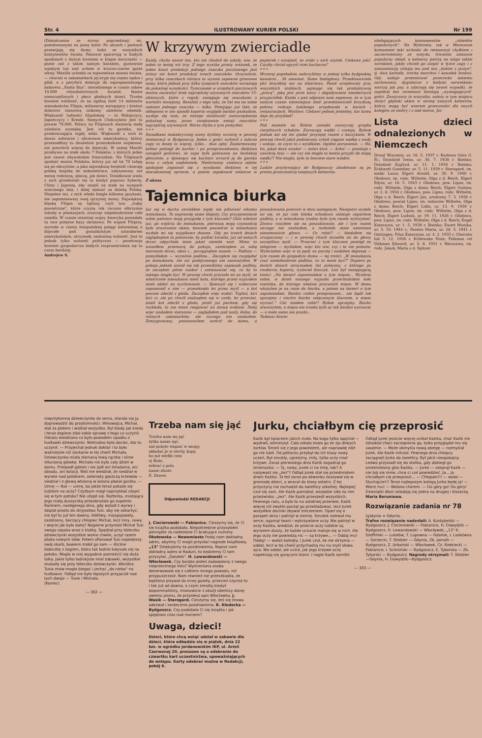Str. 4 ILUSTROWANY KURIER POLSKI Nr 199
(Dokończenie ze strony poprzedniej) mi, pomalowanymi na jasny kolor. Po ulicach i parkach przewijają się tłumy ludzi ze wszystkich kontynentów świata. Panowie spacerują w białych spodniach z dużym kwiatem w klapie marynarki — panie zaś z takim samym kwiatem, gustownie wpiętym tuż nad uchem w kruczo-czarne gęste włosy. Manilla uchodzi za najweselsze miasto świata, — chociaż w zakamarkach jej kryje się często nędza i głód, a z peryferii dolatuje do najwspanialszego kabaretu „Santa Bua", oświetlonego w czasie zabaw 10.000 różnokolorowych świateł, łkanie nieszczęśliwych i płacz głodnych dzieci. Trzeba bowiem wiedzieć, że na ogólną ilość 14 milionów mieszkańców Filipin, milionerzy europejscy i kreższi dolarowi stanowią znikomy zaledwie odsetek. Większość ludności filipińskiej — to Malajczycy, Japończycy i Kreole. Samych Chińczyków jest tu prawie 70.000. Polacy na Filipinach stanowią małą zaledwie wysepkę. Jest ich tu garstka, nie przekraczająca nigdy setki. Większość z nich to dawni żołnierze i oficerowie amerykańscy, którzy przeszedłszy tu dwuletnie przeszkolenie wojskowe, nie powrócili więcej do Ameryki. W samej Manilli przebywa na stałe około 7 Polaków, z których jeden jest nawet obywatelem francuskim. Na Filipinach spotkać można Polaków, którzy już od lat 70 tułają się po obczyźnie, a jako największą świętość chowają polską książkę do nabożeństwa, usłyszawszy zaś mowę rodzinną, płaczą, jak dzieci. Dziadkowie wielu z nich przedostali się tu kiedyś poprzez Syberię, Chiny i Japonię, aby osiąść na stałe na wyspach wiecznego lata, i dalej tęsknić za daleką Polską. Niejeden też, z nich włada biegle kilkoma językami, nie zapominawszy swej ojczystej mowy. Największą klęską Filipin są tajfuny, czyli tzw. „trąby powietrzne", które czynią rok rocznie olbrzymie szkody w plantacjach, niszcząc niejednokrotnie całe osiedla. W czasie ostatniej wojny Ameryka posiadała tu swe potężne bazy okrętowe. Po wojnie Filipiny, wyrosłe w cieniu hiszpańskiej potęgi kolonialnej a dojrzałe pod gwiaździstym sztandarem amerykańskim, otrzymały zasłużoną wolność. Jest to jednak tylko wolność polityczna — penetracja bowiem gospodarcza białych rozprzestrzenia się tu coraz bardziej.
Andrejew S.
W krzywym zwierciadle
Każdy, chyba nawet ten, kto nie chodził do szkoły, wie, że jeden to mniej niż trzy. Z tego wynika prosty wniosek, że jeden koszt produkcji jednego znaczka pocztowego jest niższy niż koszt produkcji trzech znaczków. Oczywiście, przy kilku znaczkach różnica ta wynosi zapewne groszowe sumy, które jednak przy kilku tysiącach znaczków wzrastają do pokaźnej wysokości. Tymczasem w urzędach pocztowych można zauważyć brak najczęściej używanych znaczków 15-złotowych, które z reguły zastępuje się znaczkami o wartości mniejszej. Rezultat z tego taki, że list ma na sobie zamiast jednego znaczka — kilka. Pomijając już fakt, że oblepiona w ten sposób koperta wygląda bardzo paskudnie, wydaje się nam, że istnieje możliwość zaoszczędzenia pokaźnej sumy, przez zwiększenie emisji znaczków najczęściej używanych. Warto chyba o tym pomyśleć.
* * *
Świadkami makabrycznej sceny byliśmy wczoraj w pewnej restauracji w Bydgoszczy. Jeden z gości wyłowił z talerza zupy ni mniej ni więcej, tylko... dwa zęby. Zaalarmowany kelner pobiegł do kuchni i po przeprowadzeniu śledztwa oznajmił gościowi, że zupa była gotowana na świńskiej głowiźnie, a śpieszący się kucharz wrzucił ją do garnka wraz z całym uzębieniem. Niefortunny znalazca zębów spokojnie zapoznał się z wynikami śledztwa w tej niecodziennej sprawie, a potem zapakował siekacze w papierek i oznajmił, że zrobi z nich użytek. Ciekawe jaki? Czyżby chciał ugryźć nimi kucharza?
* * *
Wczoraj popołudniu naliczyliśmy w jednej tylko bydgoskiej kawiarni... 38 niewiast. Same białogłowy. Przedstawiciela płci brzydkiej ani na lekarstwo. Panie urzędowały przy wszystkich stolikach, zajmując się tak produktywną „pracą", jaką jest picie kawy i obgadywanie nieobecnych przyjaciółek. Każda z pań odpowie nam zapewne, że w tym samym czasie niemniejsza ilość przedstawicieli brzydszej połowy rodzaju ludzkiego urzędowała w barach i restauracjach. Możliwe. Ciekawi jednak jesteśmy, kto komu daje zły przykład?
* * *
Pod mostem na Brdzie zasiada zazwyczaj grupka cierpliwych rybaków. Zarzucają wędki i czatują. Rybom jednak ani się śni zjadać przynętę razem z haczykiem. W pewnej chwili jakiś podniecony rybak ciągnie wędkę z wody i widząc, że czyni to z wysiłkiem. Ogólne poruszenie. — Ho, ho, jakaś duża sztuka! — mówi ktoś. — Acha! — potakuje z zawiścią inny — ale czy nie mogła ta bestia przyjść do mojej wędki?! Nie mogła, było to bowiem stare wiadro.
* * *
Ludzie przybywający do Bydgoszczy zbudowani są po prostu grzecznością tutejszych kelnerów.
Z ukosa
Tajemnica biurka
Już się w duchu zarzekłem nigdy nie piłnować nikomu mieszkania. To naprawdę same kłopoty. Czy przypominacie sobie państwo moją przygodę z tym kluczem? Otóż właśnie już, po wejściu do mieszkania, pierwszą moją czynnością było otworzenie okien, bowiem powietrze w mieszkaniu wydało mi się wyjątkowo duszne. Gdy po trzech dniach zaglądnąłem tu ponownie, by podlać kwiatki, już od samych drzwi odpychała mnie jakaś niemiła woń. Mimo to wszedłem przemocą do pokoju, zamknąłem za sobą starannie drzwi, okno i... pociągnąłem nosem. — Padlina — pomyślałem — wyraźnie padlina... Zacząłem się rozglądać po mieszkaniu, ale nic podejrzanego nie zauważyłem. W pokoju jednak unosił się tak przeniklimy zapaszek padliny, że zacząłem pilnie szukać i zastanawiać się, co by to takiego mogło być. W pewnej chwili przyszło mi na myśl, że właściciele mieszkania mieli kota, którego przed wyjazdem mieli oddać na wychowanie. — Śpieszyli się i widocznie zapomnieli o nim — przemknęło mi przez myśl — a kot pewnie zdechł z głodu. Zacząłem więc wołać: Tupluś, kici kici ci, ale po chwili stuknąłem się w czoło, bo przecież, jeżeli kot zdechł z głodu, jeżeli już pachnie, gdy się rozkłada, to nie może reagować na mowę wołanie. Dalej więc szukałem starannie — zaglądałem pod szafy, łóżka, do różnych zakamarków, ale niczego nie znalazłem. Zrezygnowany, postanowiłem wrócić do domu, a poszukiwania ponowić w dniu następnym. Nazajutrz wydało mi się, że już cała klatka schodowa zalatuje zapachem padliny, a w mieszkaniu trudno było tym razem wytrzymać. Znowu rzuciłem się na poszukiwanie, ale i tym razem niczego nie znalazłem, a rozbolała mnie natomiast niesamowicie głowa. — Co robić? — biedziłem się zrozpaczony — i w pewnej chwili strzeliła mi do głowy szczęśliwa myśl. — Przecież z tym kluczem pomógł mi telegram — myślałem, więc kto wie, czy i tu nie pomoże. Wyleciałem więc w te pędy na pocztę i nadałem depeszę — tym razem do gospodyni domu — tej treści: „W mieszkaniu czuć niemiłosiernie padlina, co to może być?" Dopiero po dwóch dniach otrzymałem list polecony, z którego po rozdarciu koperty, wyleciał kluczyk. List był następującej treści: „Na śmierć zapomniałam o tym mięsie... Wyobraź sobie, w dzień naszego wyjazdu przechodziłam koło rzeźnika, do którego właśnie przywieźli mięso. W domu włożyłam je na razie do biurka, a potem na śmierć o tym zapomniałam. Bardzo ciebie przepraszam... ale bądź tak uprzejmy i otwórz biurko załączonym kluczem, a mięso wyrzuć." Cóż miałem robić? Byłem uprzejmy. Biurko otworzyłem, a mięsa nie trzeba było aż tak bardzo wyrzucać — o mało samo nie poszło...
Tadeusz Szwec
obsługujących konsumentów „obiedów popularnych". Na Wybrzeżu, tak w Warszawie konsument taki wchodzi do restauracji chyłkiem i zaczerwieniony ze wstydu, trwożnie zamawia popularny obiad, a kelnerzy patrzą na niego takim wzrokiem, jakby chcieli go utopić w łyżce zupy i z nonszalancją ciskają mu pod nos „bukiet z jarzyn", tj. dwa kartofle, trochę marchwi i kawałek brukwi. Gdy usiłuje protestować przeciwko takiemu zachowaniu, dygnitarze z białymi serwetkami warczą jak psy, a zdarzają się nawet wypadki, że zupełnie bez ceremonii bezstają „wymagających" gości. Zważywszy to wszystko, należy w tym miejscu złożyć głęboki ukłon w stronę naszych kelnerów, którzy mogą być wzorem grzeczności dla swych kolegów ze stolicy i z nad morza. Jur.
Lista dzieci odnalezionych w Niemczech
Drozd Wincenty, ur. 16. 5. 1937 r. Kozłowa Góra G. Śl.; Dzindziel Irena, ur. 30. 7. 1938 r. Bielsko; Dzindziel Zygfryd, ur. 11. 1. 1934 r. Bielsko; Eckhardt Guenther, ur. 5. 11. 1939 r. Starogard, im. matki Luiza; Elgert Arnold, ur. 30. 9. 1940 r. Głodowo, im. rodz. Wilhelm, Olga z d. Reich, Elgert Edyta, ur. 16. 5. 1943 r. Głodowo, pow. Lipno, im. rodz. Wilhelm, Olga z domu Reich; Elgert Gustaw, ur. 2. 8. 1934 r. Głodowo, pow. Lipno, rodz. Wilhelm, Olga z d. Reich; Elgert Jan, urodzony 7. 3. 1936 r. Głodowo, powiat Lipno, im. rodziców Wilhelm, Olga z domu Reich; Elgert Lidia, ur. 13. 9. 1930 r. Głodowo, pow. Lipno, im. rodz. Wilhelm, Olga z d. Reich; Elgert Ludwik, ur. 19. 11. 1928 r. Głodowo, pow. Lipno, im. rodz. Wilhelm, Olga z d. Reich; Engel Katarzyna, ur. 1. 5. 1939 r. Bielsko; Ewert Monika, ur. 3. 10. 1944 r.; Farmin Maria, ur. 26. 5. 1941 r. Gottingen; Filus Katarzyna, ur. 4. 2. 1935 r. Chorzów lub 3. 12. 1936 r. Królewska Huta; Folkman vel Volkman Edward, ur. 4. 8. 1931 r. Warszawa, im. rodz. Jakub, Maria z d. Spitzer.
nieprzytomną dziewczynkę do serca, starała się ją doprowadzić do przytomności. Winowajca, Michał, stał za płotem i widział wszystko. Był blady jak kreda i teraz dopiero zdał sobie sprawę z tego co uczynił. Odrazu wiedziano co było powodem upadku z huśtawki dziewczynki. Nietrudno było dociec, kto to uczynił. — Przyjechał jednak doktor i to było ważniejsze niż szukanie w tej chwili Michała. Dziewczynka miała złamaną lewą rączkę i silnie stłuczoną główkę. Michała nie było cały dzień w domu. Przepadł gdzieś i nie jadł ani śniadania, ani obiadu, ani kolacji. Nikt nie wiedział, że siedział w wyrwie nad potokiem, osłonięty gęszczą krzewów — siedział i z głową wtuloną w kolana płakał gorzko. — Umrę — łkał — umrę, bo jakże teraz pokażę się ludziom na oczy? Czyżbym mógł naprzykład utopić się w tym potoku? Nie utopił się. Rozterka, miotająca jego małą duszyczką przeobrażała go zupełnie. Rankiem, następnego dnia, gdy wylazł z wyrwy i zdążał prosto do stryjostwa Tusi, aby się oskarżyć, nie był to już ten dawny, kłótliwy, mazgajowaty, zazdrosny, beczący chłopiec Michał, lecz inny, nowy. I więcie jak było dalej? Najpierw przyniósł Michał Tusi swego szpaka wraz z klatką. Spędzał przy łóżeczku dziewczynki wszystkie wolne chwile, uczył razem ptaka nowych słów. Potem ofiarował Tusi największy swój skarb, bowiem zrobił go sam — śliczne łódeczkę z żaglem, która tak ładnie kołysała się na potoku. Mogła w niej wygodnie pomieścić się duża lalka. Jakie tylko ładniejsze miał zabawki, wszystkie znalazły się przy łóżeczku dziewczynki. Wkrótce Tusia znów mogła biegać i jechać „do nieba" na huśtawce. Odtąd nie było lepszych przyjaciół nad tych dwoje — Tusie i Michała.
(Koniec)
— 302 —
Trzeba nam się jąć
Trzeba nam się jąć
żytko nasze żąć,
zaś pożęte wiązać w snopy,
układać je w sterty, kopy,
bo już wielki czas
ej Boże,
zebrać z pola
nasze zboże.
E. Drzew.
Odpowiedzi REDAKCJI
J. Ciecierowski — Pabianice. Cieszymy się, że Ci się książka podobała. Niepotrzebnie przysyłałeś pieniądze za nadesłane Ci brakujące numery. Okołowska — Nowemiasto Podaj nam dokładny adres, abyśmy Ci mogli przysłać nagrode książkową. „13" Dziękujemy za pozdrowienia. Napisz nam dokładny adres w Raduni, to będziemy Ci tam przysyłać „Światek". H. Lewandowski — Włocławek. Czy bardzo jesteś zadowolony z swego nieprzecznego listu? Wymieniona osoba denerwowała się z całkiem innego powodu, niż przypuszczasz. Nam również nie przeszkadza, że będziesz pisywał do innej gazety, przecież czynisz to i tak już od dawna, o czym zresztą kiedyś wspominaliśmy, mianowicie z okazji obelnicy danej owemu pismu, że przysłesz opis Włocławka. J. Wasik — Starogard. Cieszymy się, żeś się znowu odezwał i serdecznie pozdrowienia. R. Kłodecka — Bydgoszcz. Czy podobała Ci się książka i jak spędzasz czas nad morzem?
Uwaga, dzieci!
Dzieci, które chcą wziąć udział w zabawie dla dzieci, która odbędzie się w piątek, dnia 22 bm. w ogródku jordanowskim IKP, ul. Armii Czerwonej 20, proszone są o odebranie do czwartku kart uczestnictwa, upoważniających do wstępu. Karty odebrać można w Redakcji, pokój 6.
Jurku, chciałbym cię przeprosić
Kazik był kpiarzem jakich mało. Na kogo tylko spojrzał — wydrwił, ośmieszył. Cała szkoła znała go ze zja dliwych żartów. Śmieli się z jego powiedzeń, ale naprawdę nikt go nie lubił. Od półroczu przybył do ich klasy nowy uczeń. Był smukły, uprzejmy, miły, tylko oczy miał krzywe. Zaraz pierwszego dnia Kazik zagadnął go zmienacka: — Ty, nowy, Jurek ci na imię, tak? A nazywasz się „zez"? Odtąd Jurek stał się przedmiotem drwin Kazika. To też zaraz po dzwonku zaszywał się w gromadę dzieci, a wracał do klasy ostatni. Z tej przyczyny nie zachodził do świetlicy szkolnej. Najlepiej czuł się sam. Ale Kazik pamiętał, wszędzie szło za nim przezwisko: „zez". Ale Kazik przeszedł wszystkich. Pewnego razu, a było to na ostatniej przerwie, Kazik więcej niż zwykle począł go prześladować, lecz Jurek wszystkie docinki zbywał milczeniem. Oparł się o parapet okna i patrzył w ziemię. Smutek zalewał mu serce, ogarnął twarz i wykrzywione oczy. Nie patrzył w oczy Kazika, wiedział, że przecie oczy ludzkie są wyrazem duszy, że każde uczucie maluje się w nich. Ale jego oczy nie powiedzą nic — są krzywe... — Oddaj mu! Oddaj! — wołali koledzy. I Jurek czuł, że nie strzyma — oddał, lecz w tej chwili przychodzą mu na myśl słowa ojca. Nie oddał, ale uczuł, jak jego krzywe oczy napełniają się gorącymi łzami. I nagle Kazik zamilkł. Odtąd Jurek jeszcze więcej unikał Kazika, choć Kazik nie zdradzał chęci zaczepienia go, tylko przyglądał mu się uważnie. — Może obmyśla nową obelgę — rozmyślał Jurek. Ale Kazik milczał. Pewnego dnia chłopcy zaciągnęli Jurka do świetlicy. Był jakiś niespokojny. Ledwo przysiadł się do stolika, gdy dobiegł go onieśmielony głos Kazika. — Jurek — szepnął Kazik — nie bój się mnie, chcę ci coś powiedzieć. Ja... ja chciałbym cię przeprosić... — Chłopaki!!! — wołał — Słuchajcie!!! Teraz najlepszym kolegą Jurka będę ja! — Wierz mu! — Wołano chórem. — Do góry go! Do góry! Dziesiątki dłoni składają się jedna na drugiej i klaszczą. Maria Boruniowa.
Rozwiązanie zadania nr 78
(g)dynia = Gdynia.
Trafne rozwiązanie nadesłali: A. Kurdybelski — Bydgoszcz, J. Ciecierowski — Pabianice, H. Dawydzik — Bydgoszcz, H. Lewandowski — Włocławek, „13" K. Szefliński — Lutołów, T. Lupowna — Gdańsk, I. Laskówna — Szczecin, T. Stiebler — Gdynia, Zb. Jamalh — Bydgoszcz, Z. Urbański — Włocławek, Cz. Rzekiecki — Pabianice, I. Sciesiński — Bydgoszcz, E. Tyborska — Zb. Tyborski — Bydgoszcz. Nagrody otrzymali: T. Stiebler—Gdynia, H. Dawydzik—Bydgoszcz.
— 303 —